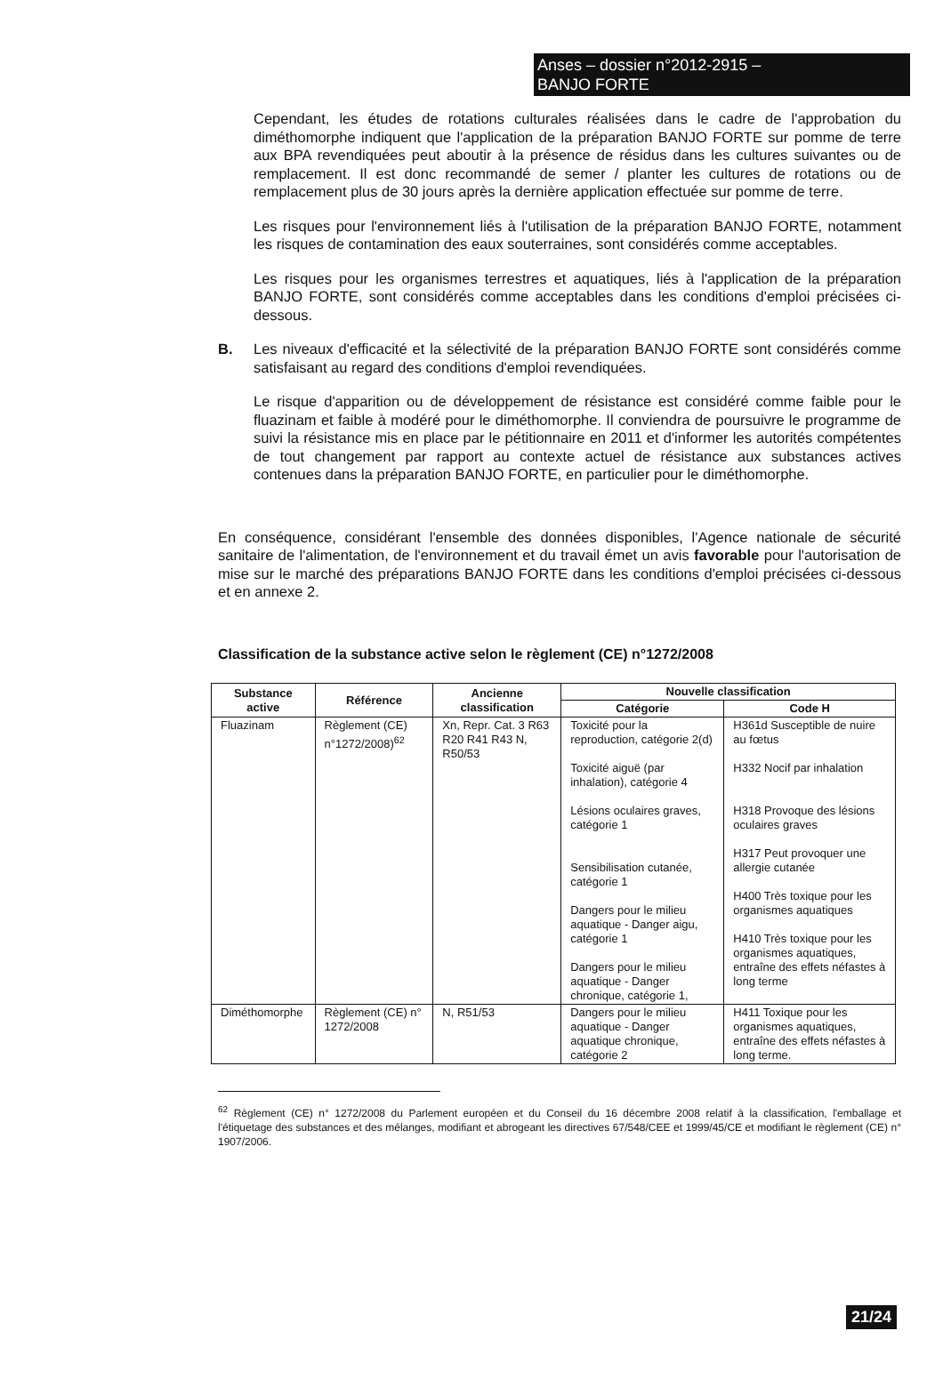Anses – dossier n°2012-2915 –
BANJO FORTE
Cependant, les études de rotations culturales réalisées dans le cadre de l'approbation du diméthomorphe indiquent que l'application de la préparation BANJO FORTE sur pomme de terre aux BPA revendiquées peut aboutir à la présence de résidus dans les cultures suivantes ou de remplacement. Il est donc recommandé de semer / planter les cultures de rotations ou de remplacement plus de 30 jours après la dernière application effectuée sur pomme de terre.
Les risques pour l'environnement liés à l'utilisation de la préparation BANJO FORTE, notamment les risques de contamination des eaux souterraines, sont considérés comme acceptables.
Les risques pour les organismes terrestres et aquatiques, liés à l'application de la préparation BANJO FORTE, sont considérés comme acceptables dans les conditions d'emploi précisées ci-dessous.
B. Les niveaux d'efficacité et la sélectivité de la préparation BANJO FORTE sont considérés comme satisfaisant au regard des conditions d'emploi revendiquées.
Le risque d'apparition ou de développement de résistance est considéré comme faible pour le fluazinam et faible à modéré pour le diméthomorphe. Il conviendra de poursuivre le programme de suivi la résistance mis en place par le pétitionnaire en 2011 et d'informer les autorités compétentes de tout changement par rapport au contexte actuel de résistance aux substances actives contenues dans la préparation BANJO FORTE, en particulier pour le diméthomorphe.
En conséquence, considérant l'ensemble des données disponibles, l'Agence nationale de sécurité sanitaire de l'alimentation, de l'environnement et du travail émet un avis favorable pour l'autorisation de mise sur le marché des préparations BANJO FORTE dans les conditions d'emploi précisées ci-dessous et en annexe 2.
Classification de la substance active selon le règlement (CE) n°1272/2008
| Substance active | Référence | Ancienne classification | Nouvelle classification | |
| --- | --- | --- | --- | --- |
| | | | Catégorie | Code H |
| Fluazinam | Règlement (CE) n°1272/2008)<sup>62</sup> | Xn, Repr. Cat. 3 R63 R20 R41 R43 N, R50/53 | Toxicité pour la reproduction, catégorie 2(d) Toxicité aiguë (par inhalation), catégorie 4 Lésions oculaires graves, catégorie 1 Sensibilisation cutanée, catégorie 1 Dangers pour le milieu aquatique - Danger aigu, catégorie 1 Dangers pour le milieu aquatique - Danger chronique, catégorie 1, | H361d Susceptible de nuire au fœtus H332 Nocif par inhalation H318 Provoque des lésions oculaires graves H317 Peut provoquer une allergie cutanée H400 Très toxique pour les organismes aquatiques H410 Très toxique pour les organismes aquatiques, entraîne des effets néfastes à long terme |
| Diméthomorphe | Règlement (CE) n° 1272/2008 | N, R51/53 | Dangers pour le milieu aquatique - Danger aquatique chronique, catégorie 2 | H411 Toxique pour les organismes aquatiques, entraîne des effets néfastes à long terme. |
<sup>62</sup> Règlement (CE) n° 1272/2008 du Parlement européen et du Conseil du 16 décembre 2008 relatif à la classification, l'emballage et l'étiquetage des substances et des mélanges, modifiant et abrogeant les directives 67/548/CEE et 1999/45/CE et modifiant le règlement (CE) n° 1907/2006.
21/24